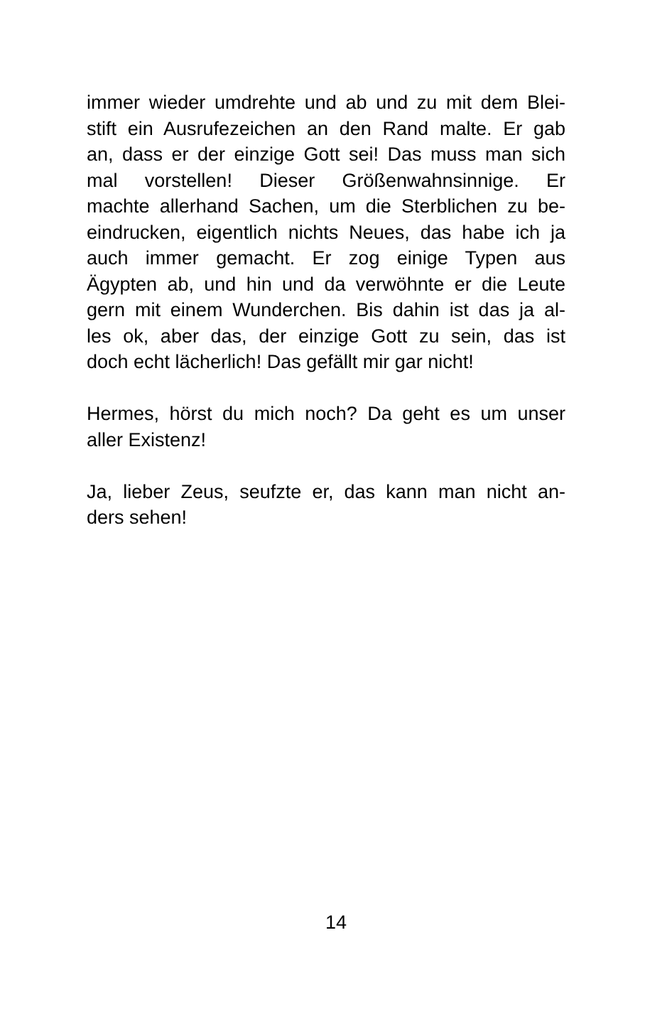immer wieder umdrehte und ab und zu mit dem Blei-
stift ein Ausrufezeichen an den Rand malte. Er gab
an, dass er der einzige Gott sei! Das muss man sich
mal vorstellen! Dieser Größenwahnsinnige. Er
machte allerhand Sachen, um die Sterblichen zu be-
eindrucken, eigentlich nichts Neues, das habe ich ja
auch immer gemacht. Er zog einige Typen aus
Ägypten ab, und hin und da verwöhnte er die Leute
gern mit einem Wunderchen. Bis dahin ist das ja al-
les ok, aber das, der einzige Gott zu sein, das ist
doch echt lächerlich! Das gefällt mir gar nicht!
Hermes, hörst du mich noch? Da geht es um unser
aller Existenz!
Ja, lieber Zeus, seufzte er, das kann man nicht an-
ders sehen!
14